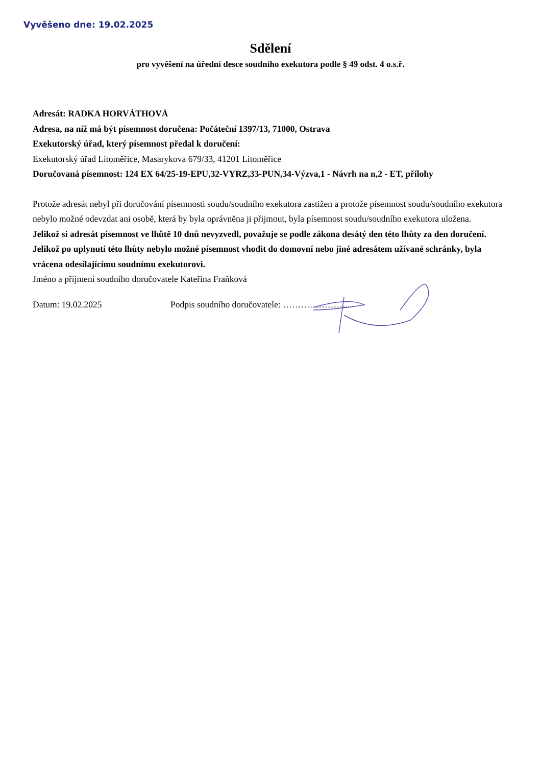Vyvěšeno dne: 19.02.2025
Sdělení
pro vyvěšení na úřední desce soudního exekutora podle § 49 odst. 4 o.s.ř.
Adresát: RADKA HORVÁTHOVÁ
Adresa, na níž má být písemnost doručena: Počáteční 1397/13, 71000, Ostrava
Exekutorský úřad, který písemnost předal k doručení:
Exekutorský úřad Litoměřice, Masarykova 679/33, 41201 Litoměřice
Doručovaná písemnost: 124 EX 64/25-19-EPU,32-VYRZ,33-PUN,34-Výzva,1 - Návrh na n,2 - ET, přílohy
Protože adresát nebyl při doručování písemnosti soudu/soudního exekutora zastižen a protože písemnost soudu/soudního exekutora nebylo možné odevzdat ani osobě, která by byla oprávněna ji přijmout, byla písemnost soudu/soudního exekutora uložena.
Jelikož si adresát písemnost ve lhůtě 10 dnů nevyzvedl, považuje se podle zákona desátý den této lhůty za den doručení. Jelikož po uplynutí této lhůty nebylo možné písemnost vhodit do domovní nebo jiné adresátem užívané schránky, byla vrácena odesílajícímu soudnímu exekutorovi.
Jméno a příjmení soudního doručovatele Kateřina Fraňková
Datum: 19.02.2025 Podpis soudního doručovatele: …………………..